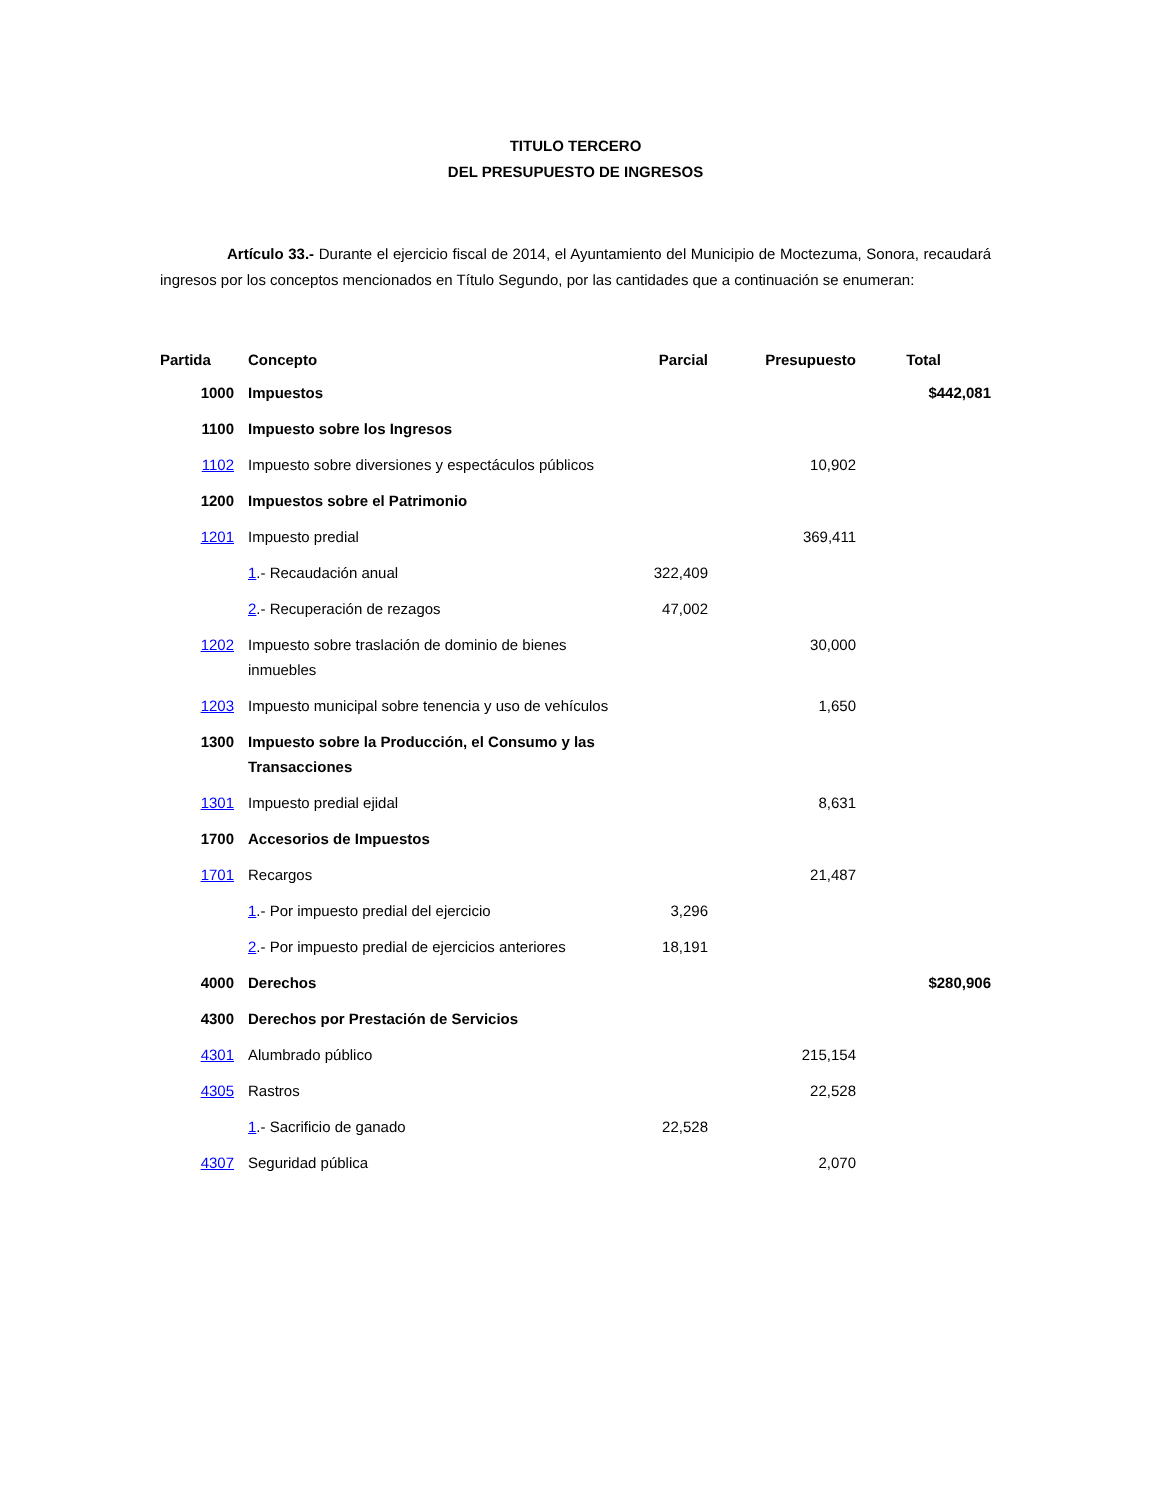TITULO TERCERO
DEL PRESUPUESTO DE INGRESOS
Artículo 33.- Durante el ejercicio fiscal de 2014, el Ayuntamiento del Municipio de Moctezuma, Sonora, recaudará ingresos por los conceptos mencionados en Título Segundo, por las cantidades que a continuación se enumeran:
| Partida | Concepto | Parcial | Presupuesto | Total |
| --- | --- | --- | --- | --- |
| 1000 | Impuestos | | | $442,081 |
| 1100 | Impuesto sobre los Ingresos | | | |
| 1102 | Impuesto sobre diversiones y espectáculos públicos | | 10,902 | |
| 1200 | Impuestos sobre el Patrimonio | | | |
| 1201 | Impuesto predial | | 369,411 | |
| | 1 .- Recaudación anual | 322,409 | | |
| | 2 .- Recuperación de rezagos | 47,002 | | |
| 1202 | Impuesto sobre traslación de dominio de bienes inmuebles | | 30,000 | |
| 1203 | Impuesto municipal sobre tenencia y uso de vehículos | | 1,650 | |
| 1300 | Impuesto sobre la Producción, el Consumo y las Transacciones | | | |
| 1301 | Impuesto predial ejidal | | 8,631 | |
| 1700 | Accesorios de Impuestos | | | |
| 1701 | Recargos | | 21,487 | |
| | 1 .- Por impuesto predial del ejercicio | 3,296 | | |
| | 2 .- Por impuesto predial de ejercicios anteriores | 18,191 | | |
| 4000 | Derechos | | | $280,906 |
| 4300 | Derechos por Prestación de Servicios | | | |
| 4301 | Alumbrado público | | 215,154 | |
| 4305 | Rastros | | 22,528 | |
| | 1 .- Sacrificio de ganado | 22,528 | | |
| 4307 | Seguridad pública | | 2,070 | |